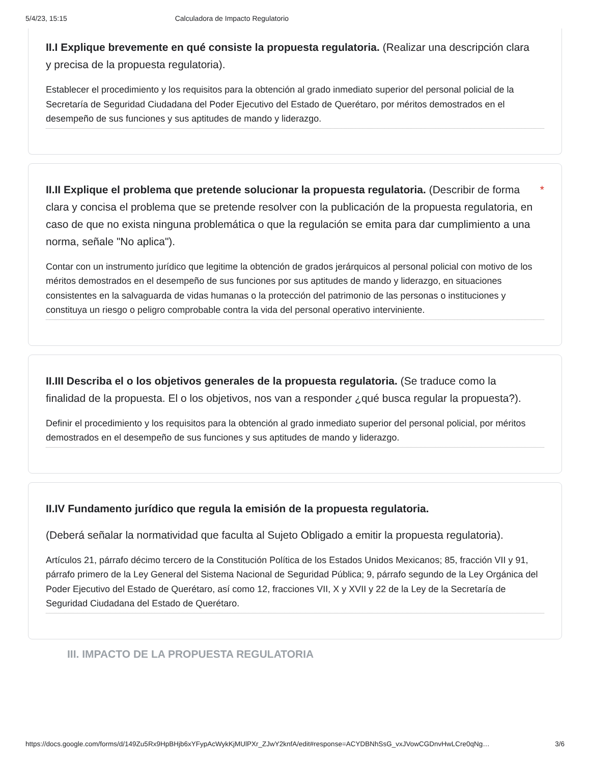5/4/23, 15:15 Calculadora de Impacto Regulatorio
II.I Explique brevemente en qué consiste la propuesta regulatoria. (Realizar una descripción clara y precisa de la propuesta regulatoria).
Establecer el procedimiento y los requisitos para la obtención al grado inmediato superior del personal policial de la Secretaría de Seguridad Ciudadana del Poder Ejecutivo del Estado de Querétaro, por méritos demostrados en el desempeño de sus funciones y sus aptitudes de mando y liderazgo.
II.II Explique el problema que pretende solucionar la propuesta regulatoria. (Describir de forma clara y concisa el problema que se pretende resolver con la publicación de la propuesta regulatoria, en caso de que no exista ninguna problemática o que la regulación se emita para dar cumplimiento a una norma, señale "No aplica"). *
Contar con un instrumento jurídico que legitime la obtención de grados jerárquicos al personal policial con motivo de los méritos demostrados en el desempeño de sus funciones por sus aptitudes de mando y liderazgo, en situaciones consistentes en la salvaguarda de vidas humanas o la protección del patrimonio de las personas o instituciones y constituya un riesgo o peligro comprobable contra la vida del personal operativo interviniente.
II.III Describa el o los objetivos generales de la propuesta regulatoria. (Se traduce como la finalidad de la propuesta. El o los objetivos, nos van a responder ¿qué busca regular la propuesta?).
Definir el procedimiento y los requisitos para la obtención al grado inmediato superior del personal policial, por méritos demostrados en el desempeño de sus funciones y sus aptitudes de mando y liderazgo.
II.IV Fundamento jurídico que regula la emisión de la propuesta regulatoria.
(Deberá señalar la normatividad que faculta al Sujeto Obligado a emitir la propuesta regulatoria).
Artículos 21, párrafo décimo tercero de la Constitución Política de los Estados Unidos Mexicanos; 85, fracción VII y 91, párrafo primero de la Ley General del Sistema Nacional de Seguridad Pública; 9, párrafo segundo de la Ley Orgánica del Poder Ejecutivo del Estado de Querétaro, así como 12, fracciones VII, X y XVII y 22 de la Ley de la Secretaría de Seguridad Ciudadana del Estado de Querétaro.
III. IMPACTO DE LA PROPUESTA REGULATORIA
https://docs.google.com/forms/d/149Zu5Rx9HpBHjb6xYFypAcWykKjMUlPXr_ZJwY2knfA/edit#response=ACYDBNhSsG_vxJVowCGDnvHwLCre0qNg… 3/6